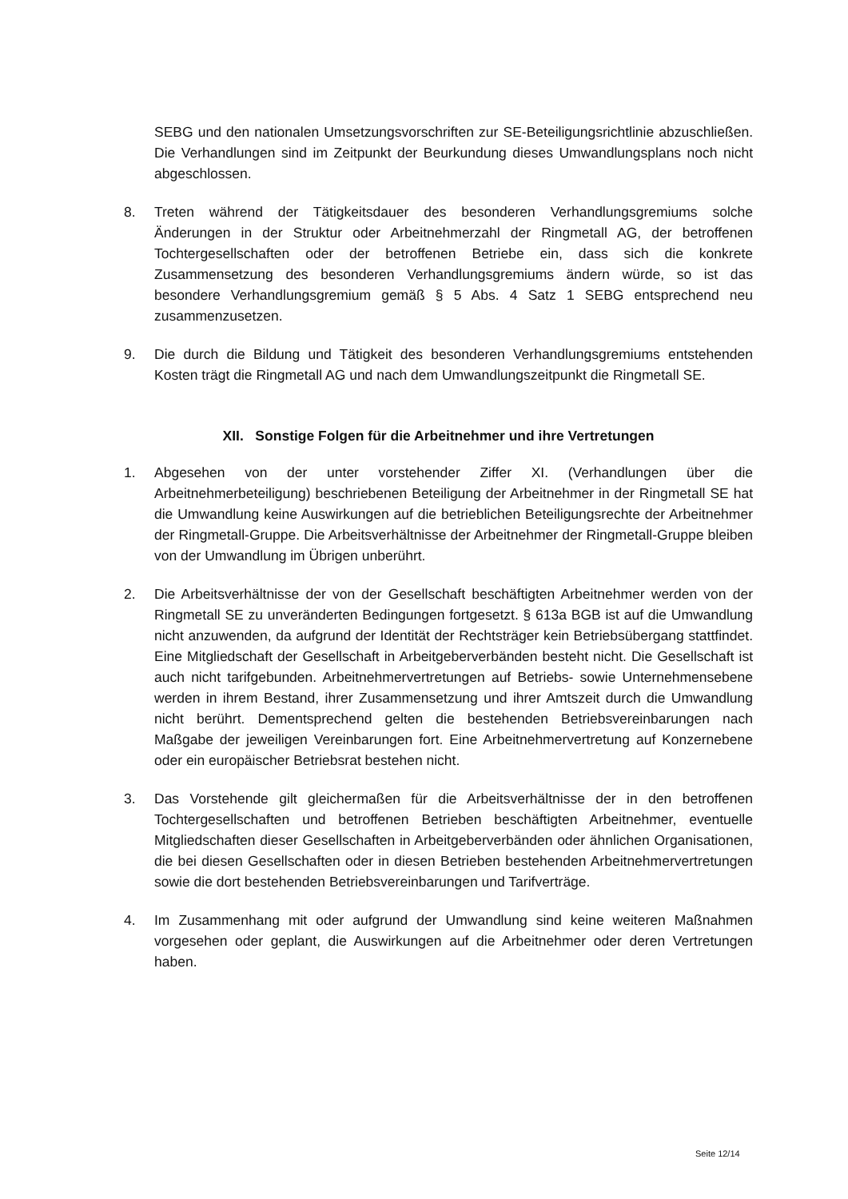SEBG und den nationalen Umsetzungsvorschriften zur SE-Beteiligungsrichtlinie abzuschließen. Die Verhandlungen sind im Zeitpunkt der Beurkundung dieses Umwandlungsplans noch nicht abgeschlossen.
8. Treten während der Tätigkeitsdauer des besonderen Verhandlungsgremiums solche Änderungen in der Struktur oder Arbeitnehmerzahl der Ringmetall AG, der betroffenen Tochtergesellschaften oder der betroffenen Betriebe ein, dass sich die konkrete Zusammensetzung des besonderen Verhandlungsgremiums ändern würde, so ist das besondere Verhandlungsgremium gemäß § 5 Abs. 4 Satz 1 SEBG entsprechend neu zusammenzusetzen.
9. Die durch die Bildung und Tätigkeit des besonderen Verhandlungsgremiums entstehenden Kosten trägt die Ringmetall AG und nach dem Umwandlungszeitpunkt die Ringmetall SE.
XII. Sonstige Folgen für die Arbeitnehmer und ihre Vertretungen
1. Abgesehen von der unter vorstehender Ziffer XI. (Verhandlungen über die Arbeitnehmerbeteiligung) beschriebenen Beteiligung der Arbeitnehmer in der Ringmetall SE hat die Umwandlung keine Auswirkungen auf die betrieblichen Beteiligungsrechte der Arbeitnehmer der Ringmetall-Gruppe. Die Arbeitsverhältnisse der Arbeitnehmer der Ringmetall-Gruppe bleiben von der Umwandlung im Übrigen unberührt.
2. Die Arbeitsverhältnisse der von der Gesellschaft beschäftigten Arbeitnehmer werden von der Ringmetall SE zu unveränderten Bedingungen fortgesetzt. § 613a BGB ist auf die Umwandlung nicht anzuwenden, da aufgrund der Identität der Rechtsträger kein Betriebsübergang stattfindet. Eine Mitgliedschaft der Gesellschaft in Arbeitgeberverbänden besteht nicht. Die Gesellschaft ist auch nicht tarifgebunden. Arbeitnehmervertretungen auf Betriebs- sowie Unternehmensebene werden in ihrem Bestand, ihrer Zusammensetzung und ihrer Amtszeit durch die Umwandlung nicht berührt. Dementsprechend gelten die bestehenden Betriebsvereinbarungen nach Maßgabe der jeweiligen Vereinbarungen fort. Eine Arbeitnehmervertretung auf Konzernebene oder ein europäischer Betriebsrat bestehen nicht.
3. Das Vorstehende gilt gleichermaßen für die Arbeitsverhältnisse der in den betroffenen Tochtergesellschaften und betroffenen Betrieben beschäftigten Arbeitnehmer, eventuelle Mitgliedschaften dieser Gesellschaften in Arbeitgeberverbänden oder ähnlichen Organisationen, die bei diesen Gesellschaften oder in diesen Betrieben bestehenden Arbeitnehmervertretungen sowie die dort bestehenden Betriebsvereinbarungen und Tarifverträge.
4. Im Zusammenhang mit oder aufgrund der Umwandlung sind keine weiteren Maßnahmen vorgesehen oder geplant, die Auswirkungen auf die Arbeitnehmer oder deren Vertretungen haben.
Seite 12/14